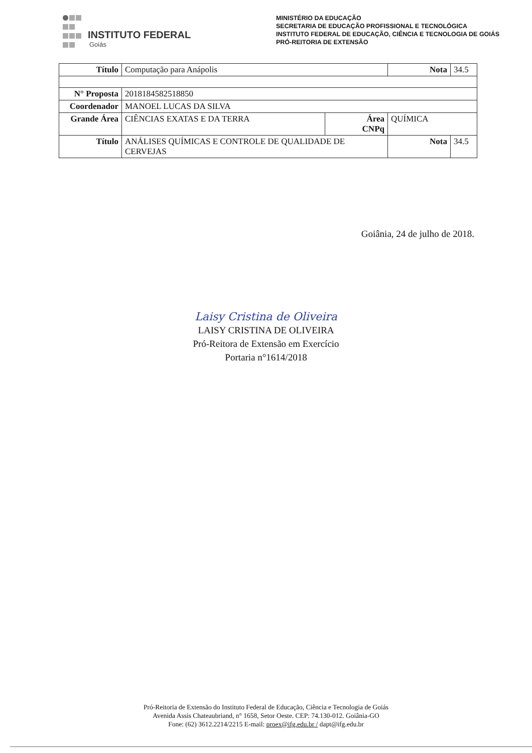INSTITUTO FEDERAL
Goiás
MINISTÉRIO DA EDUCAÇÃO
SECRETARIA DE EDUCAÇÃO PROFISSIONAL E TECNOLÓGICA
INSTITUTO FEDERAL DE EDUCAÇÃO, CIÊNCIA E TECNOLOGIA DE GOIÁS
PRÓ-REITORIA DE EXTENSÃO
| Título | Computação para Anápolis | | | Nota | 34.5 |
| N° Proposta | 2018184582518850 | | | | |
| Coordenador | MANOEL LUCAS DA SILVA | | | | |
| Grande Área | CIÊNCIAS EXATAS E DA TERRA | Área CNPq | QUÍMICA | | |
| Título | ANÁLISES QUÍMICAS E CONTROLE DE QUALIDADE DE CERVEJAS | | | Nota | 34.5 |
Goiânia, 24 de julho de 2018.
Laisy Cristina de Oliveira
LAISY CRISTINA DE OLIVEIRA
Pró-Reitora de Extensão em Exercício
Portaria n°1614/2018
Pró-Reitoria de Extensão do Instituto Federal de Educação, Ciência e Tecnologia de Goiás
Avenida Assis Chateaubriand, n° 1658, Setor Oeste. CEP: 74.130-012. Goiânia-GO
Fone: (62) 3612.2214/2215 E-mail: proex@ifg.edu.br / dapt@ifg.edu.br